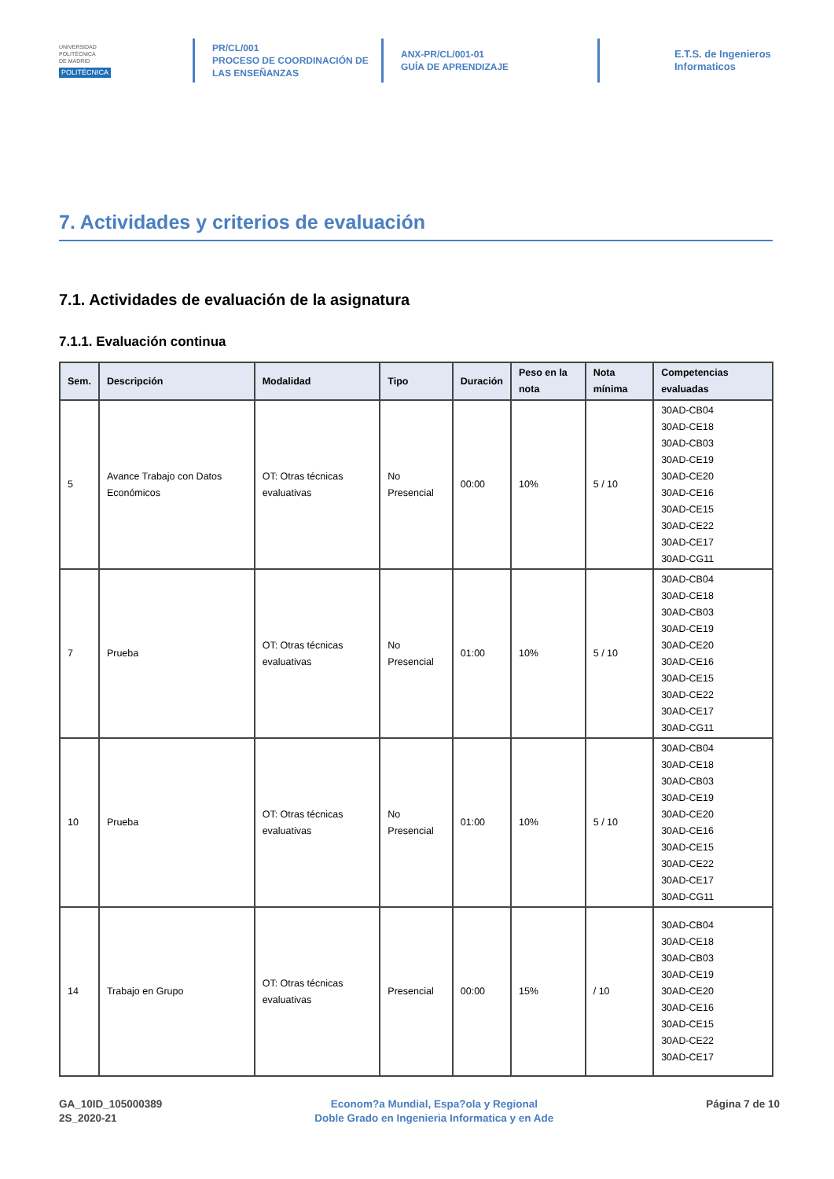UNIVERSIDAD
POLITÉCNICA
DE MADRID
POLITÉCNICA
PR/CL/001
PROCESO DE COORDINACIÓN DE
LAS ENSEÑANZAS
ANX-PR/CL/001-01
GUÍA DE APRENDIZAJE
E.T.S. de Ingenieros
Informaticos
7. Actividades y criterios de evaluación
7.1. Actividades de evaluación de la asignatura
7.1.1. Evaluación continua
| Sem. | Descripción | Modalidad | Tipo | Duración | Peso en la nota | Nota mínima | Competencias evaluadas |
| --- | --- | --- | --- | --- | --- | --- | --- |
| 5 | Avance Trabajo con Datos Económicos | OT: Otras técnicas evaluativas | No Presencial | 00:00 | 10% | 5 / 10 | 30AD-CB04 30AD-CE18 30AD-CB03 30AD-CE19 30AD-CE20 30AD-CE16 30AD-CE15 30AD-CE22 30AD-CE17 30AD-CG11 |
| 7 | Prueba | OT: Otras técnicas evaluativas | No Presencial | 01:00 | 10% | 5 / 10 | 30AD-CB04 30AD-CE18 30AD-CB03 30AD-CE19 30AD-CE20 30AD-CE16 30AD-CE15 30AD-CE22 30AD-CE17 30AD-CG11 |
| 10 | Prueba | OT: Otras técnicas evaluativas | No Presencial | 01:00 | 10% | 5 / 10 | 30AD-CB04 30AD-CE18 30AD-CB03 30AD-CE19 30AD-CE20 30AD-CE16 30AD-CE15 30AD-CE22 30AD-CE17 30AD-CG11 |
| 14 | Trabajo en Grupo | OT: Otras técnicas evaluativas | Presencial | 00:00 | 15% | / 10 | 30AD-CB04 30AD-CE18 30AD-CB03 30AD-CE19 30AD-CE20 30AD-CE16 30AD-CE15 30AD-CE22 30AD-CE17 |
GA_10ID_105000389
2S_2020-21
Econom?a Mundial, Espa?ola y Regional
Doble Grado en Ingenieria Informatica y en Ade
Página 7 de 10